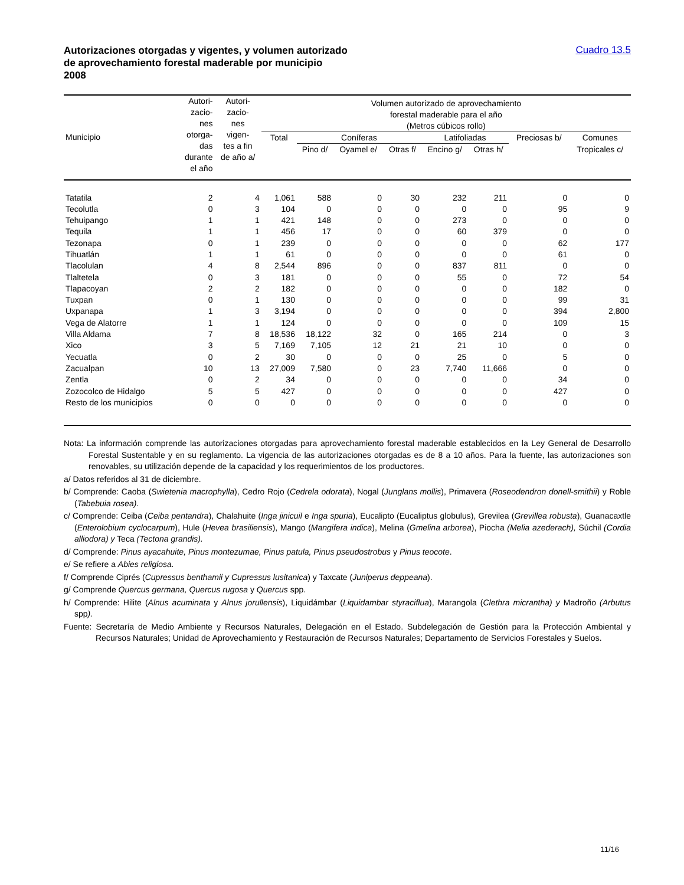Autorizaciones otorgadas y vigentes, y volumen autorizado
de aprovechamiento forestal maderable por municipio
2008
Cuadro 13.5
| Municipio | Autori- zacio- nes otorga- das durante el año | Autori- zacio- nes vigen- tes a fin de año a/ | Volumen autorizado de aprovechamiento forestal maderable para el año (Metros cúbicos rollo) | | | | | | | |
| --- | --- | --- | --- | --- | --- | --- | --- | --- | --- | --- |
| | | | Total | Coníferas | | | Latifoliadas | | Preciosas b/ | Comunes |
| | | | | Pino d/ | Oyamel e/ | Otras f/ | Encino g/ | Otras h/ | | Tropicales c/ |
| Tatatila | 2 | 4 | 1,061 | 588 | 0 | 30 | 232 | 211 | 0 | 0 |
| Tecolutla | 0 | 3 | 104 | 0 | 0 | 0 | 0 | 0 | 95 | 9 |
| Tehuipango | 1 | 1 | 421 | 148 | 0 | 0 | 273 | 0 | 0 | 0 |
| Tequila | 1 | 1 | 456 | 17 | 0 | 0 | 60 | 379 | 0 | 0 |
| Tezonapa | 0 | 1 | 239 | 0 | 0 | 0 | 0 | 0 | 62 | 177 |
| Tihuatlán | 1 | 1 | 61 | 0 | 0 | 0 | 0 | 0 | 61 | 0 |
| Tlacolulan | 4 | 8 | 2,544 | 896 | 0 | 0 | 837 | 811 | 0 | 0 |
| Tlaltetela | 0 | 3 | 181 | 0 | 0 | 0 | 55 | 0 | 72 | 54 |
| Tlapacoyan | 2 | 2 | 182 | 0 | 0 | 0 | 0 | 0 | 182 | 0 |
| Tuxpan | 0 | 1 | 130 | 0 | 0 | 0 | 0 | 0 | 99 | 31 |
| Uxpanapa | 1 | 3 | 3,194 | 0 | 0 | 0 | 0 | 0 | 394 | 2,800 |
| Vega de Alatorre | 1 | 1 | 124 | 0 | 0 | 0 | 0 | 0 | 109 | 15 |
| Villa Aldama | 7 | 8 | 18,536 | 18,122 | 32 | 0 | 165 | 214 | 0 | 3 |
| Xico | 3 | 5 | 7,169 | 7,105 | 12 | 21 | 21 | 10 | 0 | 0 |
| Yecuatla | 0 | 2 | 30 | 0 | 0 | 0 | 25 | 0 | 5 | 0 |
| Zacualpan | 10 | 13 | 27,009 | 7,580 | 0 | 23 | 7,740 | 11,666 | 0 | 0 |
| Zentla | 0 | 2 | 34 | 0 | 0 | 0 | 0 | 0 | 34 | 0 |
| Zozocolco de Hidalgo | 5 | 5 | 427 | 0 | 0 | 0 | 0 | 0 | 427 | 0 |
| Resto de los municipios | 0 | 0 | 0 | 0 | 0 | 0 | 0 | 0 | 0 | 0 |
Nota: La información comprende las autorizaciones otorgadas para aprovechamiento forestal maderable establecidos en la Ley General de Desarrollo Forestal Sustentable y en su reglamento. La vigencia de las autorizaciones otorgadas es de 8 a 10 años. Para la fuente, las autorizaciones son renovables, su utilización depende de la capacidad y los requerimientos de los productores.
a/ Datos referidos al 31 de diciembre.
b/ Comprende: Caoba (Swietenia macrophylla), Cedro Rojo (Cedrela odorata), Nogal (Junglans mollis), Primavera (Roseodendron donell-smithii) y Roble (Tabebuia rosea).
c/ Comprende: Ceiba (Ceiba pentandra), Chalahuite (Inga jinicuil e Inga spuria), Eucalipto (Eucaliptus globulus), Grevilea (Grevillea robusta), Guanacaxtle (Enterolobium cyclocarpum), Hule (Hevea brasiliensis), Mango (Mangifera indica), Melina (Gmelina arborea), Piocha (Melia azederach), Súchil (Cordia alliodora) y Teca (Tectona grandis).
d/ Comprende: Pinus ayacahuite, Pinus montezumae, Pinus patula, Pinus pseudostrobus y Pinus teocote.
e/ Se refiere a Abies religiosa.
f/ Comprende Ciprés (Cupressus benthamii y Cupressus lusitanica) y Taxcate (Juniperus deppeana).
g/ Comprende Quercus germana, Quercus rugosa y Quercus spp.
h/ Comprende: Hilite (Alnus acuminata y Alnus jorullensis), Liquidámbar (Liquidambar styraciflua), Marangola (Clethra micrantha) y Madroño (Arbutus spp).
Fuente: Secretaría de Medio Ambiente y Recursos Naturales, Delegación en el Estado. Subdelegación de Gestión para la Protección Ambiental y Recursos Naturales; Unidad de Aprovechamiento y Restauración de Recursos Naturales; Departamento de Servicios Forestales y Suelos.
11/16